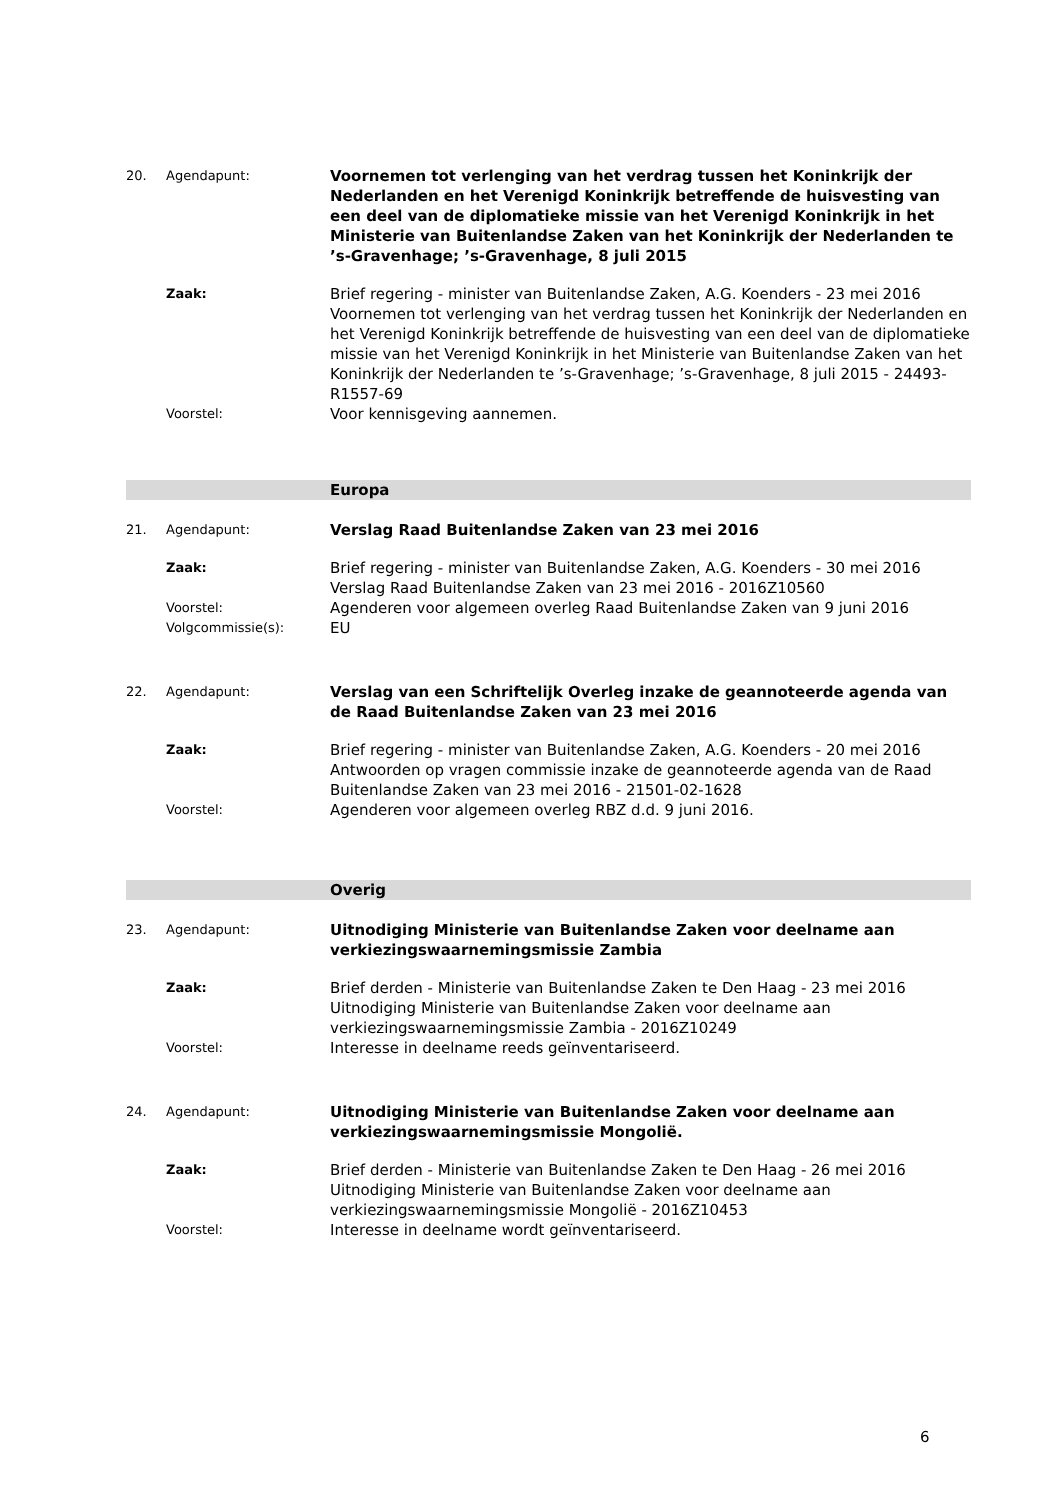20. Agendapunt:
Voornemen tot verlenging van het verdrag tussen het Koninkrijk der Nederlanden en het Verenigd Koninkrijk betreffende de huisvesting van een deel van de diplomatieke missie van het Verenigd Koninkrijk in het Ministerie van Buitenlandse Zaken van het Koninkrijk der Nederlanden te ’s-Gravenhage; ’s-Gravenhage, 8 juli 2015
Zaak:
Brief regering - minister van Buitenlandse Zaken, A.G. Koenders - 23 mei 2016
Voornemen tot verlenging van het verdrag tussen het Koninkrijk der Nederlanden en het Verenigd Koninkrijk betreffende de huisvesting van een deel van de diplomatieke missie van het Verenigd Koninkrijk in het Ministerie van Buitenlandse Zaken van het Koninkrijk der Nederlanden te ’s-Gravenhage; ’s-Gravenhage, 8 juli 2015 - 24493-R1557-69
Voorstel:
Voor kennisgeving aannemen.
Europa
21. Agendapunt:
Verslag Raad Buitenlandse Zaken van 23 mei 2016
Zaak:
Brief regering - minister van Buitenlandse Zaken, A.G. Koenders - 30 mei 2016
Verslag Raad Buitenlandse Zaken van 23 mei 2016 - 2016Z10560
Voorstel:
Agenderen voor algemeen overleg Raad Buitenlandse Zaken van 9 juni 2016
Volgcommissie(s):
EU
22. Agendapunt:
Verslag van een Schriftelijk Overleg inzake de geannoteerde agenda van de Raad Buitenlandse Zaken van 23 mei 2016
Zaak:
Brief regering - minister van Buitenlandse Zaken, A.G. Koenders - 20 mei 2016
Antwoorden op vragen commissie inzake de geannoteerde agenda van de Raad Buitenlandse Zaken van 23 mei 2016 - 21501-02-1628
Voorstel:
Agenderen voor algemeen overleg RBZ d.d. 9 juni 2016.
Overig
23. Agendapunt:
Uitnodiging Ministerie van Buitenlandse Zaken voor deelname aan verkiezingswaarnemingsmissie Zambia
Zaak:
Brief derden - Ministerie van Buitenlandse Zaken te Den Haag - 23 mei 2016
Uitnodiging Ministerie van Buitenlandse Zaken voor deelname aan verkiezingswaarnemingsmissie Zambia - 2016Z10249
Voorstel:
Interesse in deelname reeds geïnventariseerd.
24. Agendapunt:
Uitnodiging Ministerie van Buitenlandse Zaken voor deelname aan verkiezingswaarnemingsmissie Mongolië.
Zaak:
Brief derden - Ministerie van Buitenlandse Zaken te Den Haag - 26 mei 2016
Uitnodiging Ministerie van Buitenlandse Zaken voor deelname aan verkiezingswaarnemingsmissie Mongolië - 2016Z10453
Voorstel:
Interesse in deelname wordt geïnventariseerd.
6